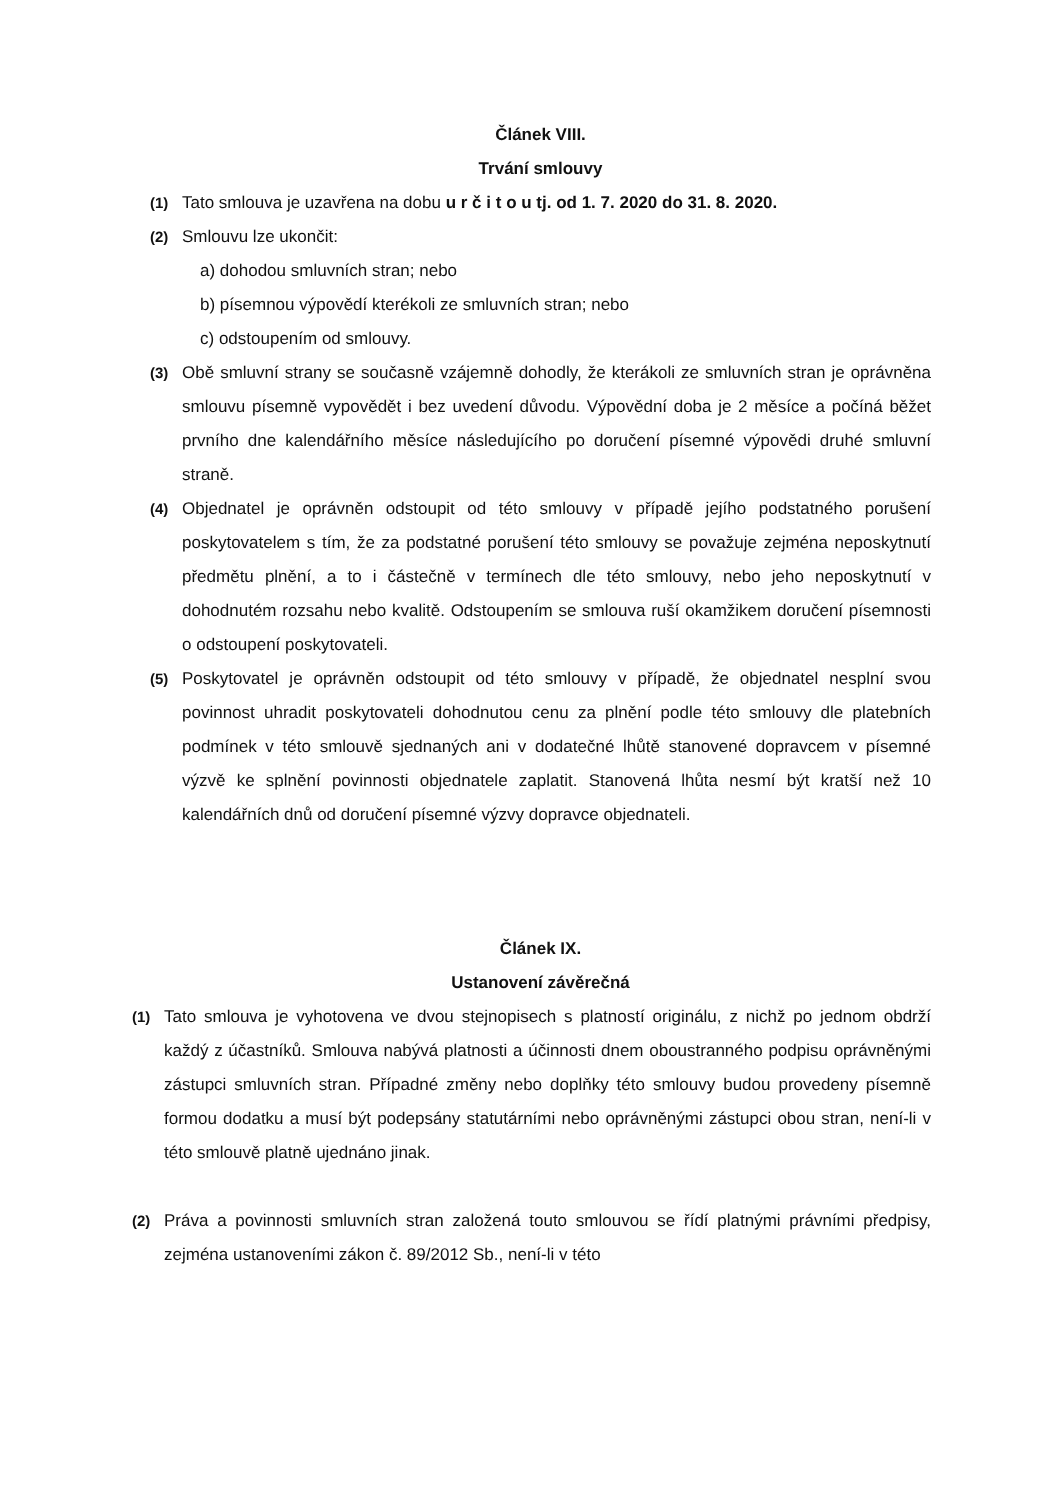Článek VIII.
Trvání smlouvy
(1) Tato smlouva je uzavřena na dobu u r č i t o u tj. od 1. 7. 2020 do 31. 8. 2020.
(2) Smlouvu lze ukončit:
a) dohodou smluvních stran; nebo
b) písemnou výpovědí kterékoli ze smluvních stran; nebo
c) odstoupením od smlouvy.
(3) Obě smluvní strany se současně vzájemně dohodly, že kterákoli ze smluvních stran je oprávněna smlouvu písemně vypovědět i bez uvedení důvodu. Výpovědní doba je 2 měsíce a počíná běžet prvního dne kalendářního měsíce následujícího po doručení písemné výpovědi druhé smluvní straně.
(4) Objednatel je oprávněn odstoupit od této smlouvy v případě jejího podstatného porušení poskytovatelem s tím, že za podstatné porušení této smlouvy se považuje zejména neposkytnutí předmětu plnění, a to i částečně v termínech dle této smlouvy, nebo jeho neposkytnutí v dohodnutém rozsahu nebo kvalitě. Odstoupením se smlouva ruší okamžikem doručení písemnosti o odstoupení poskytovateli.
(5) Poskytovatel je oprávněn odstoupit od této smlouvy v případě, že objednatel nesplní svou povinnost uhradit poskytovateli dohodnutou cenu za plnění podle této smlouvy dle platebních podmínek v této smlouvě sjednaných ani v dodatečné lhůtě stanovené dopravcem v písemné výzvě ke splnění povinnosti objednatele zaplatit. Stanovená lhůta nesmí být kratší než 10 kalendářních dnů od doručení písemné výzvy dopravce objednateli.
Článek IX.
Ustanovení závěrečná
(1) Tato smlouva je vyhotovena ve dvou stejnopisech s platností originálu, z nichž po jednom obdrží každý z účastníků. Smlouva nabývá platnosti a účinnosti dnem oboustranného podpisu oprávněnými zástupci smluvních stran. Případné změny nebo doplňky této smlouvy budou provedeny písemně formou dodatku a musí být podepsány statutárními nebo oprávněnými zástupci obou stran, není-li v této smlouvě platně ujednáno jinak.
(2) Práva a povinnosti smluvních stran založená touto smlouvou se řídí platnými právními předpisy, zejména ustanoveními zákon č. 89/2012 Sb., není-li v této